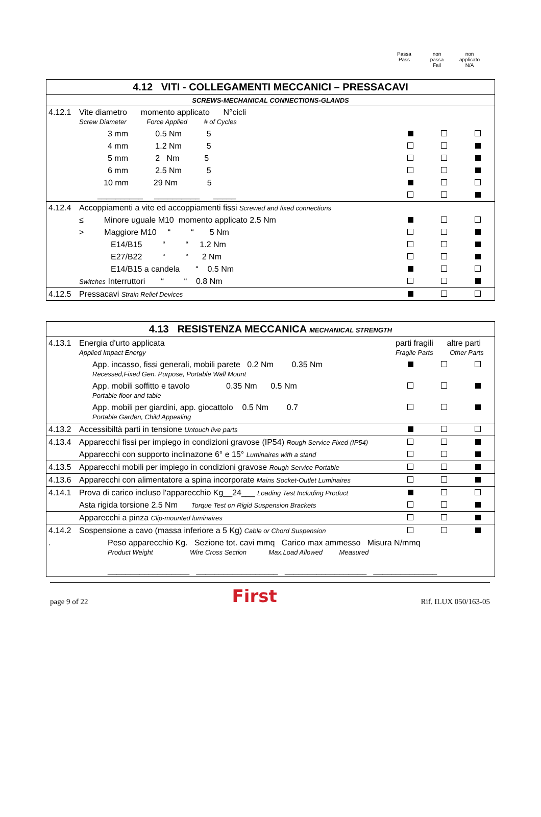Passa
Pass
non
passa
Fail
non
applicato
N/A
| 4.12 VITI - COLLEGAMENTI MECCANICI – PRESSACAVI | | | | |
| SCREWS-MECHANICAL CONNECTIONS-GLANDS | | | | |
| 4.12.1 | Vite diametro momento applicato N°cicli Screw Diameter Force Applied # of Cycles | | | |
| | 3 mm 0.5 Nm 5 | | | |
| | 4 mm 1.2 Nm 5 | | | |
| | 5 mm 2 Nm 5 | | | |
| | 6 mm 2.5 Nm 5 | | | |
| | 10 mm 29 Nm 5 | | | |
| | __________ __________ _____ | | | |
| 4.12.4 | Accoppiamenti a vite ed accoppiamenti fissi Screwed and fixed connections | | | |
| | ≤ Minore uguale M10 momento applicato 2.5 Nm | | | |
| | > Maggiore M10 “ “ 5 Nm | | | |
| | E14/B15 “ “ 1.2 Nm | | | |
| | E27/B22 “ “ 2 Nm | | | |
| | E14/B15 a candela “ 0.5 Nm | | | |
| | Switches Interruttori “ “ 0.8 Nm | | | |
| 4.12.5 | Pressacavi Strain Relief Devices | | | |
| 4.13 RESISTENZA MECCANICA MECHANICAL STRENGTH | | | | |
| 4.13.1 | Energia d'urto applicata Applied Impact Energy | parti fragili altre parti Fragile Parts Other Parts | | |
| | App. incasso, fissi generali, mobili parete 0.2 Nm 0.35 Nm Recessed,Fixed Gen. Purpose, Portable Wall Mount | | | |
| | App. mobili soffitto e tavolo 0.35 Nm 0.5 Nm Portable floor and table | | | |
| | App. mobili per giardini, app. giocattolo 0.5 Nm 0.7 Portable Garden, Child Appealing | | | |
| 4.13.2 | Accessibiltà parti in tensione Untouch live parts | | | |
| 4.13.4 | Apparecchi fissi per impiego in condizioni gravose (IP54) Rough Service Fixed (IP54) | | | |
| | Apparecchi con supporto inclinazone 6° e 15° Luminaires with a stand | | | |
| 4.13.5 | Apparecchi mobili per impiego in condizioni gravose Rough Service Portable | | | |
| 4.13.6 | Apparecchi con alimentatore a spina incorporate Mains Socket-Outlet Luminaires | | | |
| 4.14.1 | Prova di carico incluso l'apparecchio Kg__24___ Loading Test Including Product | | | |
| | Asta rigida torsione 2.5 Nm Torque Test on Rigid Suspension Brackets | | | |
| | Apparecchi a pinza Clip-mounted luminaires | | | |
| 4.14.2 | Sospensione a cavo (massa inferiore a 5 Kg) Cable or Chord Suspension | | | |
| . | Peso apparecchio Kg. Sezione tot. cavi mmq Carico max ammesso Misura N/mmq Product Weight Wire Cross Section Max.Load Allowed Measured __________________ __________________ __________________ ______________ | | | |
page 9 of 22 First Rif. ILUX 050/163-05